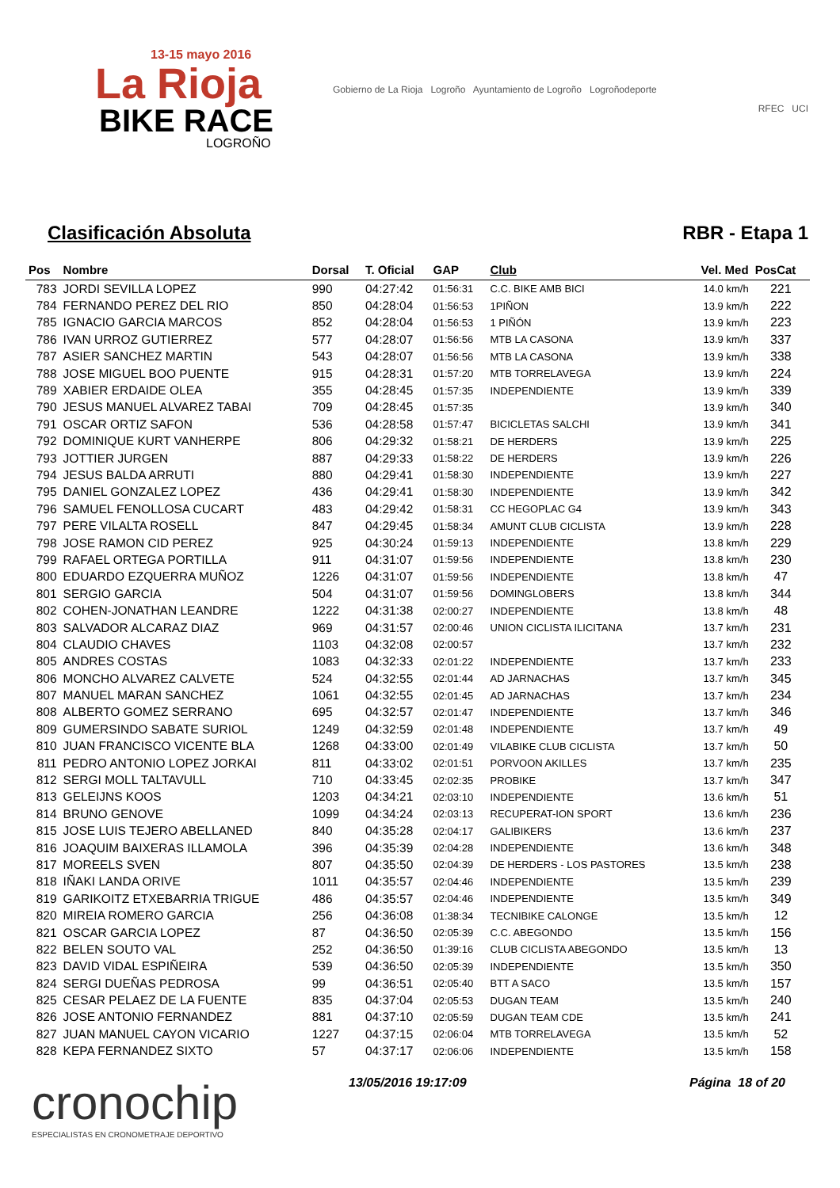13-15 mayo 2016
La Rioja
BIKE RACE
LOGROÑO
Gobierno de La Rioja Logroño Ayuntamiento de Logroño Logroñodeporte
RFEC UCI
Clasificación Absoluta RBR - Etapa 1
| Pos | Nombre | Dorsal | T. Oficial | GAP | Club | Vel. Med | PosCat |
| --- | --- | --- | --- | --- | --- | --- | --- |
| 783 | JORDI SEVILLA LOPEZ | 990 | 04:27:42 | 01:56:31 | C.C. BIKE AMB BICI | 14.0 km/h | 221 |
| 784 | FERNANDO PEREZ DEL RIO | 850 | 04:28:04 | 01:56:53 | 1PIÑON | 13.9 km/h | 222 |
| 785 | IGNACIO GARCIA MARCOS | 852 | 04:28:04 | 01:56:53 | 1 PIÑÓN | 13.9 km/h | 223 |
| 786 | IVAN URROZ GUTIERREZ | 577 | 04:28:07 | 01:56:56 | MTB LA CASONA | 13.9 km/h | 337 |
| 787 | ASIER SANCHEZ MARTIN | 543 | 04:28:07 | 01:56:56 | MTB LA CASONA | 13.9 km/h | 338 |
| 788 | JOSE MIGUEL BOO PUENTE | 915 | 04:28:31 | 01:57:20 | MTB TORRELAVEGA | 13.9 km/h | 224 |
| 789 | XABIER ERDAIDE OLEA | 355 | 04:28:45 | 01:57:35 | INDEPENDIENTE | 13.9 km/h | 339 |
| 790 | JESUS MANUEL ALVAREZ TABAI | 709 | 04:28:45 | 01:57:35 | | 13.9 km/h | 340 |
| 791 | OSCAR ORTIZ SAFON | 536 | 04:28:58 | 01:57:47 | BICICLETAS SALCHI | 13.9 km/h | 341 |
| 792 | DOMINIQUE KURT VANHERPE | 806 | 04:29:32 | 01:58:21 | DE HERDERS | 13.9 km/h | 225 |
| 793 | JOTTIER JURGEN | 887 | 04:29:33 | 01:58:22 | DE HERDERS | 13.9 km/h | 226 |
| 794 | JESUS BALDA ARRUTI | 880 | 04:29:41 | 01:58:30 | INDEPENDIENTE | 13.9 km/h | 227 |
| 795 | DANIEL GONZALEZ LOPEZ | 436 | 04:29:41 | 01:58:30 | INDEPENDIENTE | 13.9 km/h | 342 |
| 796 | SAMUEL FENOLLOSA CUCART | 483 | 04:29:42 | 01:58:31 | CC HEGOPLAC G4 | 13.9 km/h | 343 |
| 797 | PERE VILALTA ROSELL | 847 | 04:29:45 | 01:58:34 | AMUNT CLUB CICLISTA | 13.9 km/h | 228 |
| 798 | JOSE RAMON CID PEREZ | 925 | 04:30:24 | 01:59:13 | INDEPENDIENTE | 13.8 km/h | 229 |
| 799 | RAFAEL ORTEGA PORTILLA | 911 | 04:31:07 | 01:59:56 | INDEPENDIENTE | 13.8 km/h | 230 |
| 800 | EDUARDO EZQUERRA MUÑOZ | 1226 | 04:31:07 | 01:59:56 | INDEPENDIENTE | 13.8 km/h | 47 |
| 801 | SERGIO GARCIA | 504 | 04:31:07 | 01:59:56 | DOMINGLOBERS | 13.8 km/h | 344 |
| 802 | COHEN-JONATHAN LEANDRE | 1222 | 04:31:38 | 02:00:27 | INDEPENDIENTE | 13.8 km/h | 48 |
| 803 | SALVADOR ALCARAZ DIAZ | 969 | 04:31:57 | 02:00:46 | UNION CICLISTA ILICITANA | 13.7 km/h | 231 |
| 804 | CLAUDIO CHAVES | 1103 | 04:32:08 | 02:00:57 | | 13.7 km/h | 232 |
| 805 | ANDRES COSTAS | 1083 | 04:32:33 | 02:01:22 | INDEPENDIENTE | 13.7 km/h | 233 |
| 806 | MONCHO ALVAREZ CALVETE | 524 | 04:32:55 | 02:01:44 | AD JARNACHAS | 13.7 km/h | 345 |
| 807 | MANUEL MARAN SANCHEZ | 1061 | 04:32:55 | 02:01:45 | AD JARNACHAS | 13.7 km/h | 234 |
| 808 | ALBERTO GOMEZ SERRANO | 695 | 04:32:57 | 02:01:47 | INDEPENDIENTE | 13.7 km/h | 346 |
| 809 | GUMERSINDO SABATE SURIOL | 1249 | 04:32:59 | 02:01:48 | INDEPENDIENTE | 13.7 km/h | 49 |
| 810 | JUAN FRANCISCO VICENTE BLA | 1268 | 04:33:00 | 02:01:49 | VILABIKE CLUB CICLISTA | 13.7 km/h | 50 |
| 811 | PEDRO ANTONIO LOPEZ JORKAI | 811 | 04:33:02 | 02:01:51 | PORVOON AKILLES | 13.7 km/h | 235 |
| 812 | SERGI MOLL TALTAVULL | 710 | 04:33:45 | 02:02:35 | PROBIKE | 13.7 km/h | 347 |
| 813 | GELEIJNS KOOS | 1203 | 04:34:21 | 02:03:10 | INDEPENDIENTE | 13.6 km/h | 51 |
| 814 | BRUNO GENOVE | 1099 | 04:34:24 | 02:03:13 | RECUPERAT-ION SPORT | 13.6 km/h | 236 |
| 815 | JOSE LUIS TEJERO ABELLANED | 840 | 04:35:28 | 02:04:17 | GALIBIKERS | 13.6 km/h | 237 |
| 816 | JOAQUIM BAIXERAS ILLAMOLA | 396 | 04:35:39 | 02:04:28 | INDEPENDIENTE | 13.6 km/h | 348 |
| 817 | MOREELS SVEN | 807 | 04:35:50 | 02:04:39 | DE HERDERS - LOS PASTORES | 13.5 km/h | 238 |
| 818 | IÑAKI LANDA ORIVE | 1011 | 04:35:57 | 02:04:46 | INDEPENDIENTE | 13.5 km/h | 239 |
| 819 | GARIKOITZ ETXEBARRIA TRIGUE | 486 | 04:35:57 | 02:04:46 | INDEPENDIENTE | 13.5 km/h | 349 |
| 820 | MIREIA ROMERO GARCIA | 256 | 04:36:08 | 01:38:34 | TECNIBIKE CALONGE | 13.5 km/h | 12 |
| 821 | OSCAR GARCIA LOPEZ | 87 | 04:36:50 | 02:05:39 | C.C. ABEGONDO | 13.5 km/h | 156 |
| 822 | BELEN SOUTO VAL | 252 | 04:36:50 | 01:39:16 | CLUB CICLISTA ABEGONDO | 13.5 km/h | 13 |
| 823 | DAVID VIDAL ESPIÑEIRA | 539 | 04:36:50 | 02:05:39 | INDEPENDIENTE | 13.5 km/h | 350 |
| 824 | SERGI DUEÑAS PEDROSA | 99 | 04:36:51 | 02:05:40 | BTT A SACO | 13.5 km/h | 157 |
| 825 | CESAR PELAEZ DE LA FUENTE | 835 | 04:37:04 | 02:05:53 | DUGAN TEAM | 13.5 km/h | 240 |
| 826 | JOSE ANTONIO FERNANDEZ | 881 | 04:37:10 | 02:05:59 | DUGAN TEAM CDE | 13.5 km/h | 241 |
| 827 | JUAN MANUEL CAYON VICARIO | 1227 | 04:37:15 | 02:06:04 | MTB TORRELAVEGA | 13.5 km/h | 52 |
| 828 | KEPA FERNANDEZ SIXTO | 57 | 04:37:17 | 02:06:06 | INDEPENDIENTE | 13.5 km/h | 158 |
cronochip
ESPECIALISTAS EN CRONOMETRAJE DEPORTIVO
13/05/2016 19:17:09 Página 18 of 20